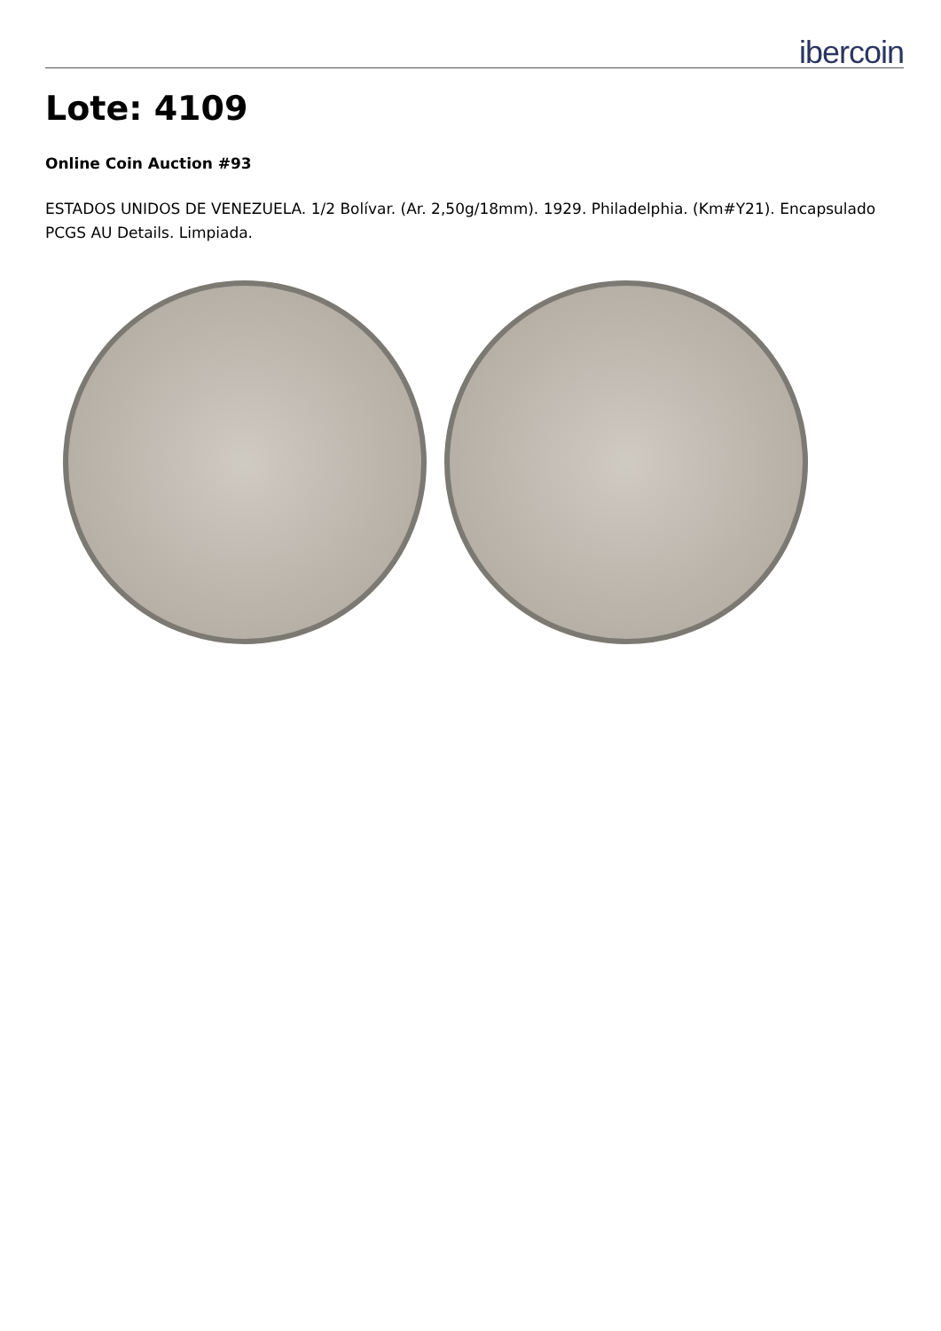ibercoin
Lote: 4109
Online Coin Auction #93
ESTADOS UNIDOS DE VENEZUELA. 1/2 Bolívar. (Ar. 2,50g/18mm). 1929. Philadelphia. (Km#Y21). Encapsulado PCGS AU Details. Limpiada.